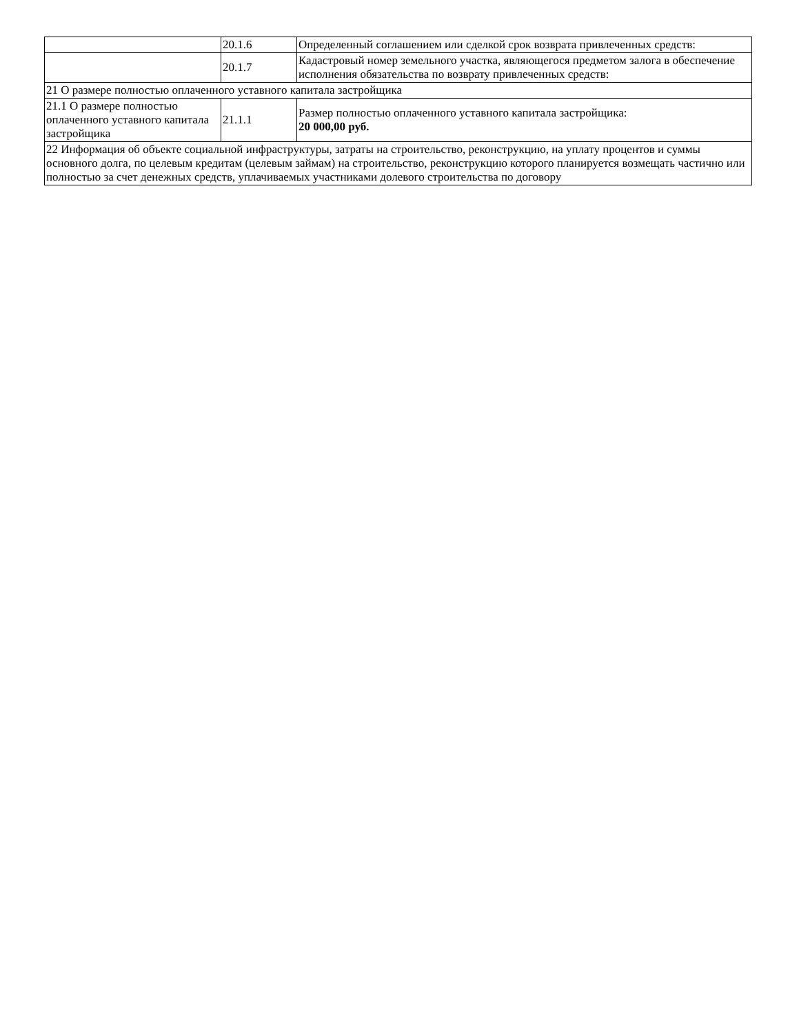| | 20.1.6 | Определенный соглашением или сделкой срок возврата привлеченных средств: |
| | 20.1.7 | Кадастровый номер земельного участка, являющегося предметом залога в обеспечение исполнения обязательства по возврату привлеченных средств: |
| 21 О размере полностью оплаченного уставного капитала застройщика | | |
| 21.1 О размере полностью оплаченного уставного капитала застройщика | 21.1.1 | Размер полностью оплаченного уставного капитала застройщика: 20 000,00 руб. |
| 22 Информация об объекте социальной инфраструктуры, затраты на строительство, реконструкцию, на уплату процентов и суммы основного долга, по целевым кредитам (целевым займам) на строительство, реконструкцию которого планируется возмещать частично или полностью за счет денежных средств, уплачиваемых участниками долевого строительства по договору | | |